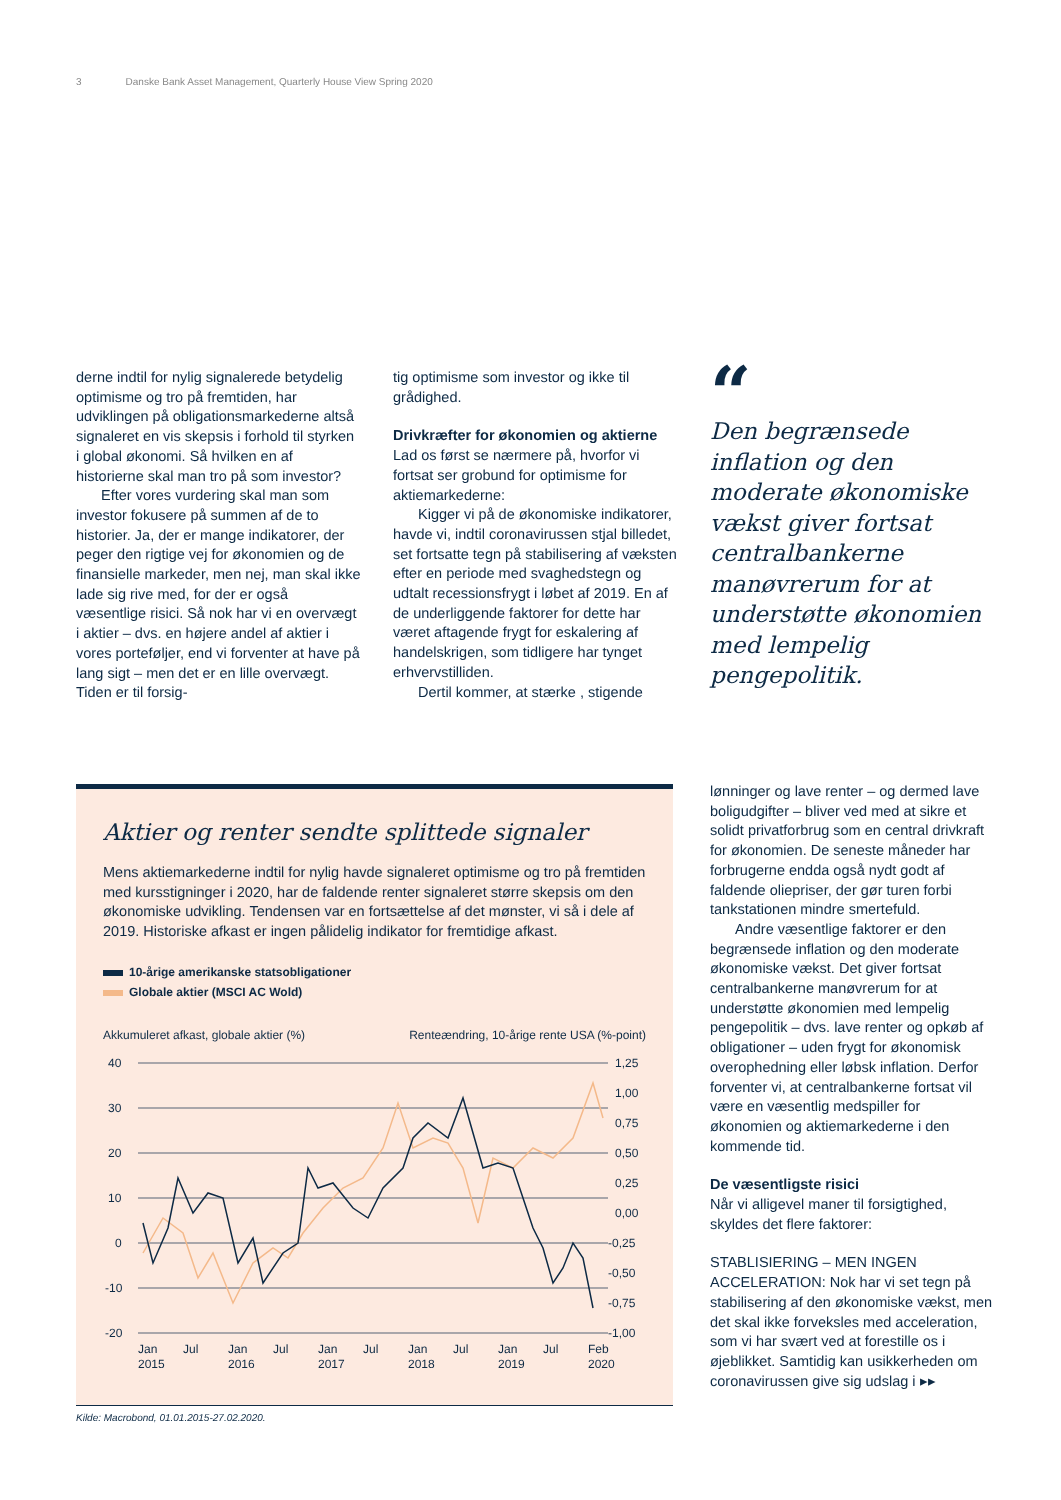3 Danske Bank Asset Management, Quarterly House View Spring 2020
derne indtil for nylig signalerede betydelig optimisme og tro på fremtiden, har udviklingen på obligationsmarkederne altså signaleret en vis skepsis i forhold til styrken i global økonomi. Så hvilken en af historierne skal man tro på som investor?
Efter vores vurdering skal man som investor fokusere på summen af de to historier. Ja, der er mange indikatorer, der peger den rigtige vej for økonomien og de finansielle markeder, men nej, man skal ikke lade sig rive med, for der er også væsentlige risici. Så nok har vi en overvægt i aktier – dvs. en højere andel af aktier i vores porteføljer, end vi forventer at have på lang sigt – men det er en lille overvægt. Tiden er til forsig-
tig optimisme som investor og ikke til grådighed.
Drivkræfter for økonomien og aktierne
Lad os først se nærmere på, hvorfor vi fortsat ser grobund for optimisme for aktiemarkederne:
Kigger vi på de økonomiske indikatorer, havde vi, indtil coronavirussen stjal billedet, set fortsatte tegn på stabilisering af væksten efter en periode med svaghedstegn og udtalt recessionsfrygt i løbet af 2019. En af de underliggende faktorer for dette har været aftagende frygt for eskalering af handelskrigen, som tidligere har tynget erhvervstilliden.
Dertil kommer, at stærke , stigende
“
Den begrænsede inflation og den moderate økonomiske vækst giver fortsat centralbankerne manøvrerum for at understøtte økonomien med lempelig pengepolitik.
lønninger og lave renter – og dermed lave boligudgifter – bliver ved med at sikre et solidt privatforbrug som en central drivkraft for økonomien. De seneste måneder har forbrugerne endda også nydt godt af faldende oliepriser, der gør turen forbi tankstationen mindre smertefuld.
Andre væsentlige faktorer er den begrænsede inflation og den moderate økonomiske vækst. Det giver fortsat centralbankerne manøvrerum for at understøtte økonomien med lempelig pengepolitik – dvs. lave renter og opkøb af obligationer – uden frygt for økonomisk overophedning eller løbsk inflation. Derfor forventer vi, at centralbankerne fortsat vil være en væsentlig medspiller for økonomien og aktiemarkederne i den kommende tid.
De væsentligste risici
Når vi alligevel maner til forsigtighed, skyldes det flere faktorer:
STABLISIERING – MEN INGEN ACCELERATION: Nok har vi set tegn på stabilisering af den økonomiske vækst, men det skal ikke forveksles med acceleration, som vi har svært ved at forestille os i øjeblikket. Samtidig kan usikkerheden om coronavirussen give sig udslag i ▸▸
Aktier og renter sendte splittede signaler
Mens aktiemarkederne indtil for nylig havde signaleret optimisme og tro på fremtiden med kursstigninger i 2020, har de faldende renter signaleret større skepsis om den økonomiske udvikling. Tendensen var en fortsættelse af det mønster, vi så i dele af 2019. Historiske afkast er ingen pålidelig indikator for fremtidige afkast.
10-årige amerikanske statsobligationer
Globale aktier (MSCI AC Wold)
Akkumuleret afkast, globale aktier (%) Renteændring, 10-årige rente USA (%-point)
40
30
20
10
0
-10
-20
1,25
1,00
0,75
0,50
0,25
0,00
-0,25
-0,50
-0,75
-1,00
Jan
Jul
Jan
Jul
Jan
Jul
Jan
Jul
Jan
Jul
Feb
2015
2016
2017
2018
2019
2020
Kilde: Macrobond, 01.01.2015-27.02.2020.